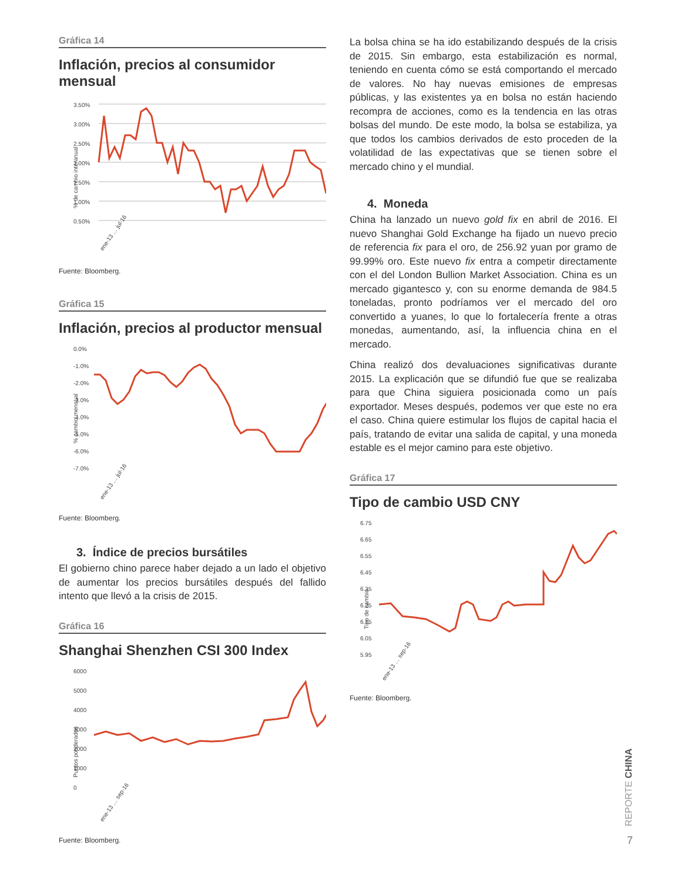Gráfica 14
Inflación, precios al consumidor mensual
% de cambio interanual
3.50%
3.00%
2.50%
2.00%
1.50%
1.00%
0.50%
ene-13 … jul-16
Fuente: Bloomberg.
Gráfica 15
Inflación, precios al productor mensual
% cambio mensual
0.0%
-1.0%
-2.0%
-3.0%
-4.0%
-5.0%
-6.0%
-7.0%
ene-13 … jul-16
Fuente: Bloomberg.
3. Índice de precios bursátiles
El gobierno chino parece haber dejado a un lado el objetivo de aumentar los precios bursátiles después del fallido intento que llevó a la crisis de 2015.
Gráfica 16
Shanghai Shenzhen CSI 300 Index
Puntos ponderados
6000
5000
4000
3000
2000
1000
0
ene-13 … sep-16
Fuente: Bloomberg.
La bolsa china se ha ido estabilizando después de la crisis de 2015. Sin embargo, esta estabilización es normal, teniendo en cuenta cómo se está comportando el mercado de valores. No hay nuevas emisiones de empresas públicas, y las existentes ya en bolsa no están haciendo recompra de acciones, como es la tendencia en las otras bolsas del mundo. De este modo, la bolsa se estabiliza, ya que todos los cambios derivados de esto proceden de la volatilidad de las expectativas que se tienen sobre el mercado chino y el mundial.
4. Moneda
China ha lanzado un nuevo gold fix en abril de 2016. El nuevo Shanghai Gold Exchange ha fijado un nuevo precio de referencia fix para el oro, de 256.92 yuan por gramo de 99.99% oro. Este nuevo fix entra a competir directamente con el del London Bullion Market Association. China es un mercado gigantesco y, con su enorme demanda de 984.5 toneladas, pronto podríamos ver el mercado del oro convertido a yuanes, lo que lo fortalecería frente a otras monedas, aumentando, así, la influencia china en el mercado.
China realizó dos devaluaciones significativas durante 2015. La explicación que se difundió fue que se realizaba para que China siguiera posicionada como un país exportador. Meses después, podemos ver que este no era el caso. China quiere estimular los flujos de capital hacia el país, tratando de evitar una salida de capital, y una moneda estable es el mejor camino para este objetivo.
Gráfica 17
Tipo de cambio USD CNY
Tipo de cambio
6.75
6.65
6.55
6.45
6.35
6.25
6.15
6.05
5.95
ene-13 … sep-16
Fuente: Bloomberg.
REPORTE CHINA
7